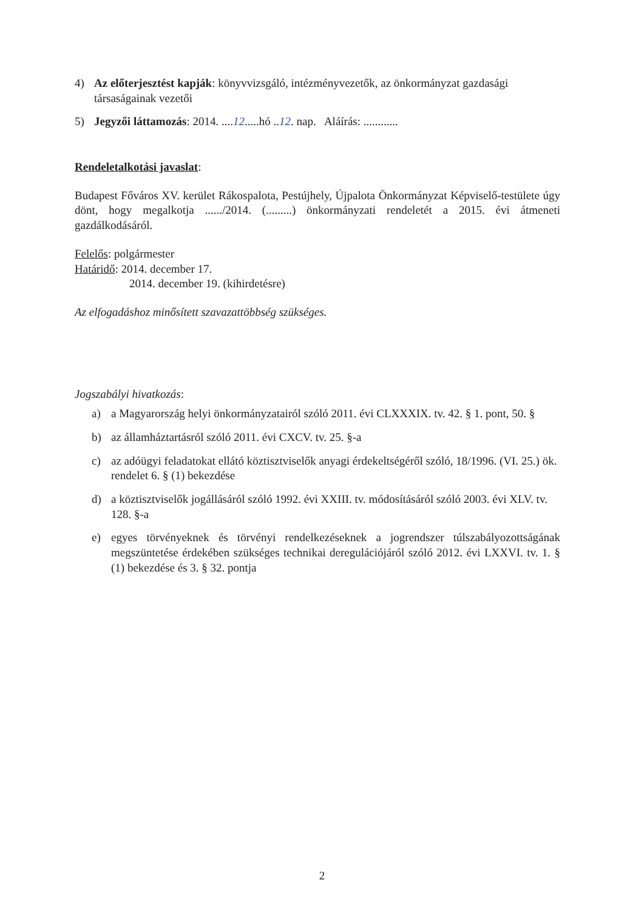4) Az előterjesztést kapják: könyvvizsgáló, intézményvezetők, az önkormányzat gazdasági társaságainak vezetői
5) Jegyzői láttamozás: 2014. ....12.....hó ..12. nap. Aláírás: ............
Rendeletalkotási javaslat:
Budapest Főváros XV. kerület Rákospalota, Pestújhely, Újpalota Önkormányzat Képviselő-testülete úgy dönt, hogy megalkotja ....../2014. (.........) önkormányzati rendeletét a 2015. évi átmeneti gazdálkodásáról.
Felelős: polgármester
Határidő: 2014. december 17.
2014. december 19. (kihirdetésre)
Az elfogadáshoz minősített szavazattöbbség szükséges.
Jogszabályi hivatkozás:
a) a Magyarország helyi önkormányzatairól szóló 2011. évi CLXXXIX. tv. 42. § 1. pont, 50. §
b) az államháztartásról szóló 2011. évi CXCV. tv. 25. §-a
c) az adóügyi feladatokat ellátó köztisztviselők anyagi érdekeltségéről szóló, 18/1996. (VI. 25.) ök. rendelet 6. § (1) bekezdése
d) a köztisztviselők jogállásáról szóló 1992. évi XXIII. tv. módosításáról szóló 2003. évi XLV. tv. 128. §-a
e) egyes törvényeknek és törvényi rendelkezéseknek a jogrendszer túlszabályozottságának megszüntetése érdekében szükséges technikai deregulációjáról szóló 2012. évi LXXVI. tv. 1. § (1) bekezdése és 3. § 32. pontja
2